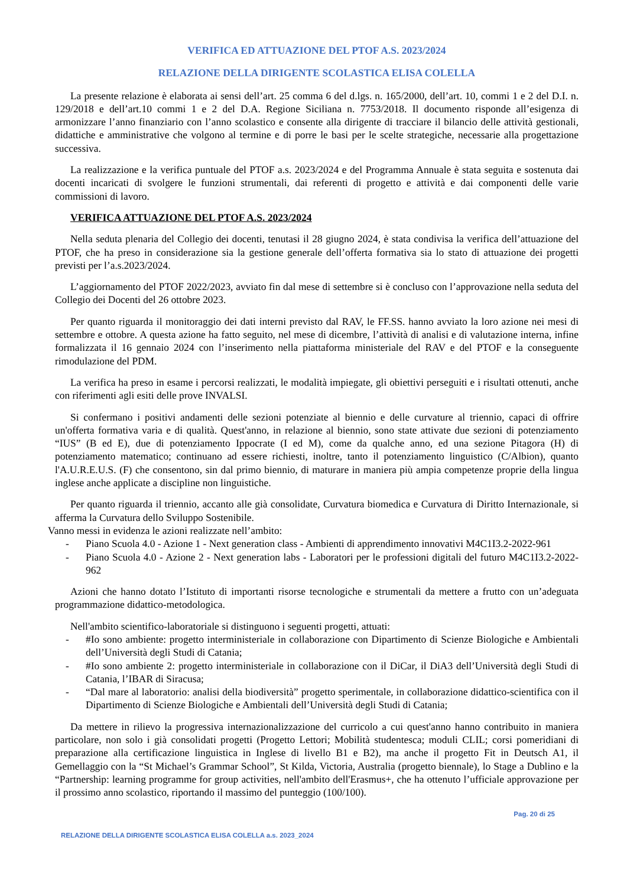VERIFICA ED ATTUAZIONE DEL PTOF A.S. 2023/2024
RELAZIONE DELLA DIRIGENTE SCOLASTICA ELISA COLELLA
La presente relazione è elaborata ai sensi dell’art. 25 comma 6 del d.lgs. n. 165/2000, dell’art. 10, commi 1 e 2 del D.I. n. 129/2018 e dell’art.10 commi 1 e 2 del D.A. Regione Siciliana n. 7753/2018. Il documento risponde all’esigenza di armonizzare l’anno finanziario con l’anno scolastico e consente alla dirigente di tracciare il bilancio delle attività gestionali, didattiche e amministrative che volgono al termine e di porre le basi per le scelte strategiche, necessarie alla progettazione successiva.
La realizzazione e la verifica puntuale del PTOF a.s. 2023/2024 e del Programma Annuale è stata seguita e sostenuta dai docenti incaricati di svolgere le funzioni strumentali, dai referenti di progetto e attività e dai componenti delle varie commissioni di lavoro.
VERIFICA ATTUAZIONE DEL PTOF A.S. 2023/2024
Nella seduta plenaria del Collegio dei docenti, tenutasi il 28 giugno 2024, è stata condivisa la verifica dell’attuazione del PTOF, che ha preso in considerazione sia la gestione generale dell’offerta formativa sia lo stato di attuazione dei progetti previsti per l’a.s.2023/2024.
L’aggiornamento del PTOF 2022/2023, avviato fin dal mese di settembre si è concluso con l’approvazione nella seduta del Collegio dei Docenti del 26 ottobre 2023.
Per quanto riguarda il monitoraggio dei dati interni previsto dal RAV, le FF.SS. hanno avviato la loro azione nei mesi di settembre e ottobre. A questa azione ha fatto seguito, nel mese di dicembre, l’attività di analisi e di valutazione interna, infine formalizzata il 16 gennaio 2024 con l’inserimento nella piattaforma ministeriale del RAV e del PTOF e la conseguente rimodulazione del PDM.
La verifica ha preso in esame i percorsi realizzati, le modalità impiegate, gli obiettivi perseguiti e i risultati ottenuti, anche con riferimenti agli esiti delle prove INVALSI.
Si confermano i positivi andamenti delle sezioni potenziate al biennio e delle curvature al triennio, capaci di offrire un'offerta formativa varia e di qualità. Quest'anno, in relazione al biennio, sono state attivate due sezioni di potenziamento “IUS” (B ed E), due di potenziamento Ippocrate (I ed M), come da qualche anno, ed una sezione Pitagora (H) di potenziamento matematico; continuano ad essere richiesti, inoltre, tanto il potenziamento linguistico (C/Albion), quanto l'A.U.R.E.U.S. (F) che consentono, sin dal primo biennio, di maturare in maniera più ampia competenze proprie della lingua inglese anche applicate a discipline non linguistiche.
Per quanto riguarda il triennio, accanto alle già consolidate, Curvatura biomedica e Curvatura di Diritto Internazionale, si afferma la Curvatura dello Sviluppo Sostenibile.
Vanno messi in evidenza le azioni realizzate nell’ambito:
- Piano Scuola 4.0 - Azione 1 - Next generation class - Ambienti di apprendimento innovativi M4C1I3.2-2022-961
- Piano Scuola 4.0 - Azione 2 - Next generation labs - Laboratori per le professioni digitali del futuro M4C1I3.2-2022-962
Azioni che hanno dotato l’Istituto di importanti risorse tecnologiche e strumentali da mettere a frutto con un’adeguata programmazione didattico-metodologica.
Nell'ambito scientifico-laboratoriale si distinguono i seguenti progetti, attuati:
- #Io sono ambiente: progetto interministeriale in collaborazione con Dipartimento di Scienze Biologiche e Ambientali dell’Università degli Studi di Catania;
- #Io sono ambiente 2: progetto interministeriale in collaborazione con il DiCar, il DiA3 dell’Università degli Studi di Catania, l’IBAR di Siracusa;
- “Dal mare al laboratorio: analisi della biodiversità” progetto sperimentale, in collaborazione didattico-scientifica con il Dipartimento di Scienze Biologiche e Ambientali dell’Università degli Studi di Catania;
Da mettere in rilievo la progressiva internazionalizzazione del curricolo a cui quest'anno hanno contribuito in maniera particolare, non solo i già consolidati progetti (Progetto Lettori; Mobilità studentesca; moduli CLIL; corsi pomeridiani di preparazione alla certificazione linguistica in Inglese di livello B1 e B2), ma anche il progetto Fit in Deutsch A1, il Gemellaggio con la “St Michael’s Grammar School”, St Kilda, Victoria, Australia (progetto biennale), lo Stage a Dublino e la “Partnership: learning programme for group activities, nell'ambito dell'Erasmus+, che ha ottenuto l’ufficiale approvazione per il prossimo anno scolastico, riportando il massimo del punteggio (100/100).
Pag. 20 di 25
RELAZIONE DELLA DIRIGENTE SCOLASTICA ELISA COLELLA a.s. 2023_2024